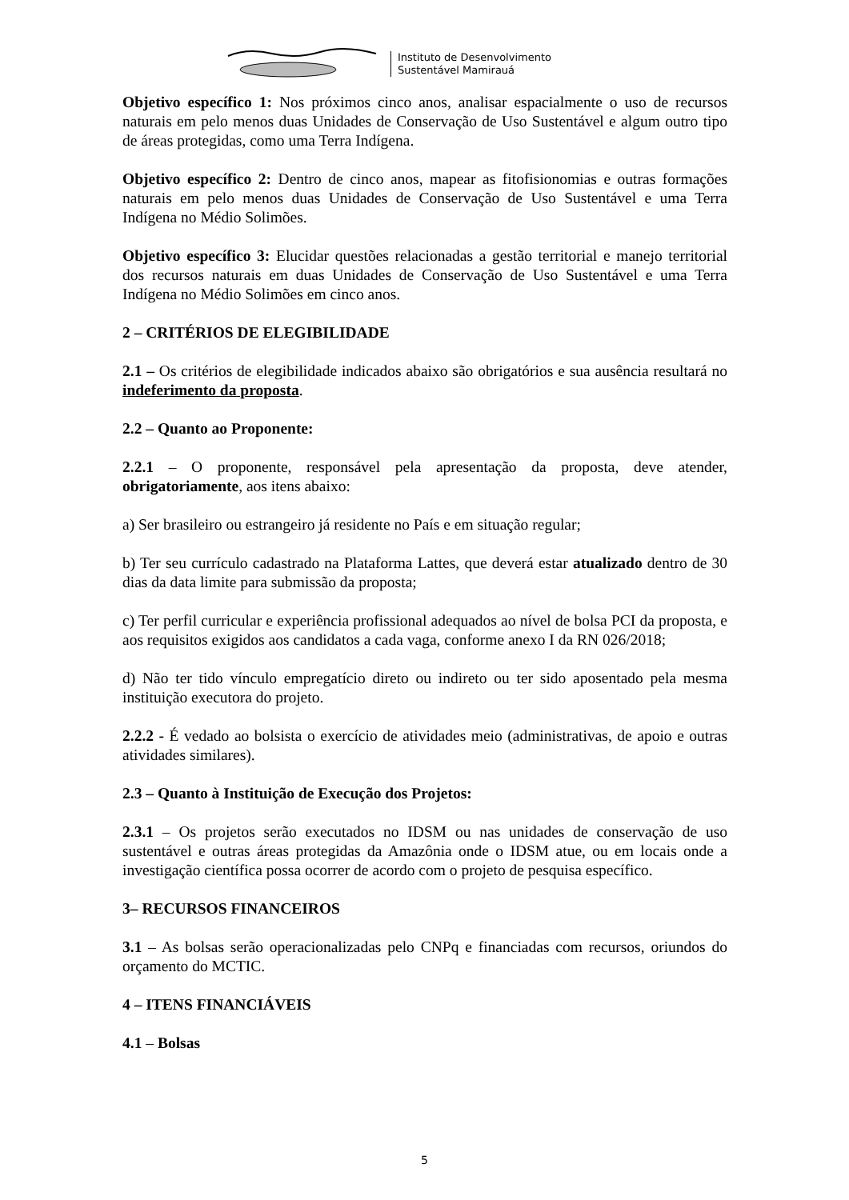Instituto de Desenvolvimento
Sustentável Mamirauá
Objetivo específico 1: Nos próximos cinco anos, analisar espacialmente o uso de recursos naturais em pelo menos duas Unidades de Conservação de Uso Sustentável e algum outro tipo de áreas protegidas, como uma Terra Indígena.
Objetivo específico 2: Dentro de cinco anos, mapear as fitofisionomias e outras formações naturais em pelo menos duas Unidades de Conservação de Uso Sustentável e uma Terra Indígena no Médio Solimões.
Objetivo específico 3: Elucidar questões relacionadas a gestão territorial e manejo territorial dos recursos naturais em duas Unidades de Conservação de Uso Sustentável e uma Terra Indígena no Médio Solimões em cinco anos.
2 – CRITÉRIOS DE ELEGIBILIDADE
2.1 – Os critérios de elegibilidade indicados abaixo são obrigatórios e sua ausência resultará no indeferimento da proposta.
2.2 – Quanto ao Proponente:
2.2.1 – O proponente, responsável pela apresentação da proposta, deve atender, obrigatoriamente, aos itens abaixo:
a) Ser brasileiro ou estrangeiro já residente no País e em situação regular;
b) Ter seu currículo cadastrado na Plataforma Lattes, que deverá estar atualizado dentro de 30 dias da data limite para submissão da proposta;
c) Ter perfil curricular e experiência profissional adequados ao nível de bolsa PCI da proposta, e aos requisitos exigidos aos candidatos a cada vaga, conforme anexo I da RN 026/2018;
d) Não ter tido vínculo empregatício direto ou indireto ou ter sido aposentado pela mesma instituição executora do projeto.
2.2.2 - É vedado ao bolsista o exercício de atividades meio (administrativas, de apoio e outras atividades similares).
2.3 – Quanto à Instituição de Execução dos Projetos:
2.3.1 – Os projetos serão executados no IDSM ou nas unidades de conservação de uso sustentável e outras áreas protegidas da Amazônia onde o IDSM atue, ou em locais onde a investigação científica possa ocorrer de acordo com o projeto de pesquisa específico.
3– RECURSOS FINANCEIROS
3.1 – As bolsas serão operacionalizadas pelo CNPq e financiadas com recursos, oriundos do orçamento do MCTIC.
4 – ITENS FINANCIÁVEIS
4.1 – Bolsas
5